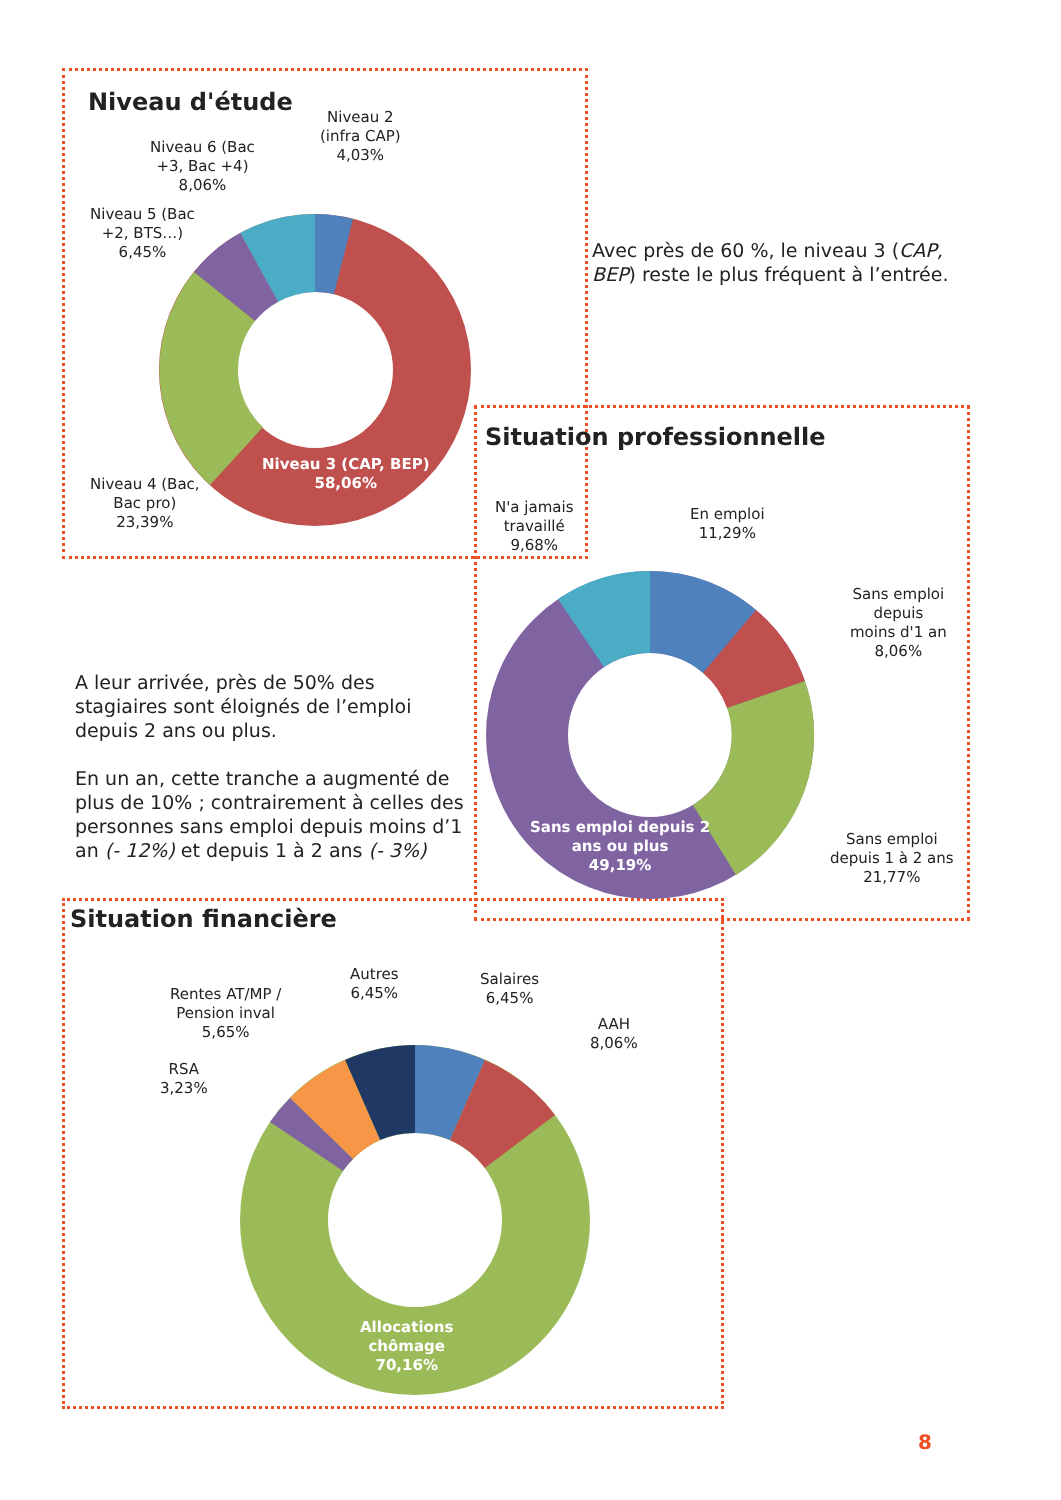Niveau d'étude
Niveau 2
(infra CAP)
4,03%
Niveau 6 (Bac
+3, Bac +4)
8,06%
Niveau 5 (Bac
+2, BTS…)
6,45%
Niveau 4 (Bac,
Bac pro)
23,39%
Niveau 3 (CAP, BEP)
58,06%
Avec près de 60 %, le niveau 3 (CAP, BEP) reste le plus fréquent à l’entrée.
Situation professionnelle
N'a jamais
travaillé
9,68%
En emploi
11,29%
Sans emploi
depuis
moins d'1 an
8,06%
Sans emploi
depuis 1 à 2 ans
21,77%
Sans emploi depuis 2
ans ou plus
49,19%
A leur arrivée, près de 50% des stagiaires sont éloignés de l’emploi depuis 2 ans ou plus.
En un an, cette tranche a augmenté de plus de 10% ; contrairement à celles des personnes sans emploi depuis moins d’1 an (- 12%) et depuis 1 à 2 ans (- 3%)
Situation financière
Autres
6,45%
Salaires
6,45%
AAH
8,06%
Rentes AT/MP /
Pension inval
5,65%
RSA
3,23%
Allocations
chômage
70,16%
8